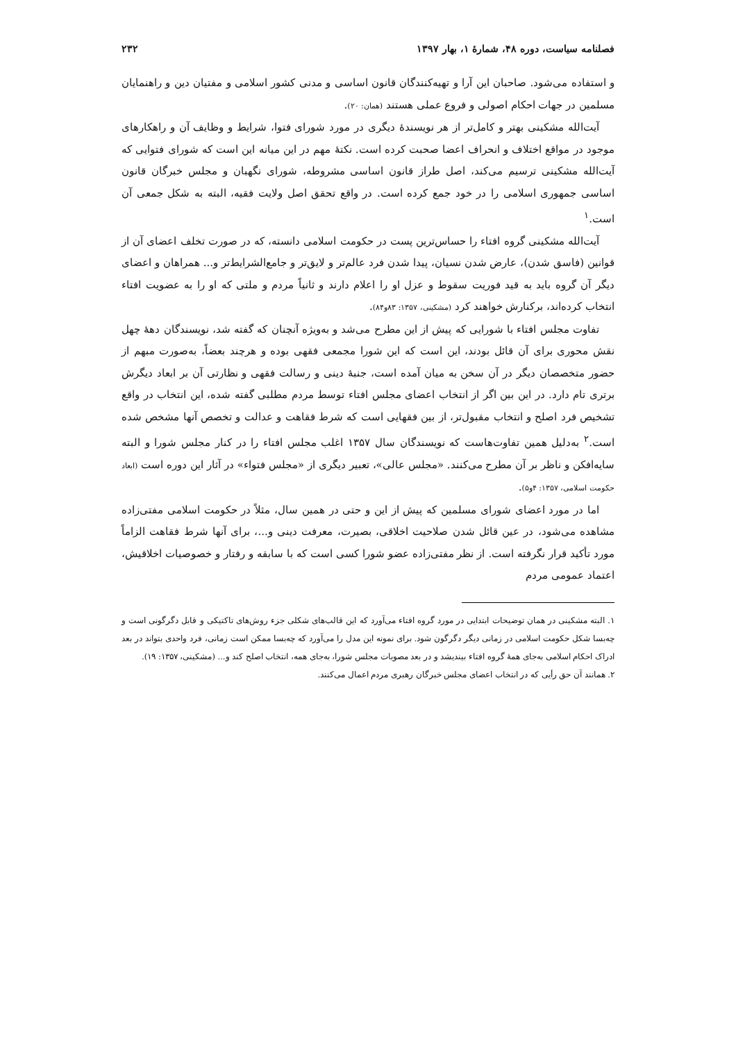فصلنامه سیاست، دوره ۴۸، شمارهٔ ۱، بهار ۱۳۹۷ ۲۳۲
و استفاده می‌شود. صاحبان این آرا و تهیه‌کنندگان قانون اساسی و مدنی کشور اسلامی و مفتیان دین و راهنمایان مسلمین در جهات احکام اصولی و فروع عملی هستند (همان: ۲۰).
آیت‌الله مشکینی بهتر و کامل‌تر از هر نویسندهٔ دیگری در مورد شورای فتوا، شرایط و وظایف آن و راهکارهای موجود در مواقع اختلاف و انحراف اعضا صحبت کرده است. نکتهٔ مهم در این میانه این است که شورای فتوایی که آیت‌الله مشکینی ترسیم می‌کند، اصل طراز قانون اساسی مشروطه، شورای نگهبان و مجلس خبرگان قانون اساسی جمهوری اسلامی را در خود جمع کرده است. در واقع تحقق اصل ولایت فقیه، البته به شکل جمعی آن است.<sup>۱</sup>
آیت‌الله مشکینی گروه افتاء را حساس‌ترین پست در حکومت اسلامی دانسته، که در صورت تخلف اعضای آن از قوانین (فاسق شدن)، عارض شدن نسیان، پیدا شدن فرد عالم‌تر و لایق‌تر و جامع‌الشرایط‌تر و... همراهان و اعضای دیگر آن گروه باید به قید فوریت سقوط و عزل او را اعلام دارند و ثانیاً مردم و ملتی که او را به عضویت افتاء انتخاب کرده‌اند، برکنارش خواهند کرد (مشکینی، ۱۳۵۷: ۸۳و۸۴).
تفاوت مجلس افتاء با شورایی که پیش از این مطرح می‌شد و به‌ویژه آنچنان که گفته شد، نویسندگان دههٔ چهل نقش محوری برای آن قائل بودند، این است که این شورا مجمعی فقهی بوده و هرچند بعضاً، به‌صورت مبهم از حضور متخصصان دیگر در آن سخن به میان آمده است، جنبهٔ دینی و رسالت فقهی و نظارتی آن بر ابعاد دیگرش برتری تام دارد. در این بین اگر از انتخاب اعضای مجلس افتاء توسط مردم مطلبی گفته شده، این انتخاب در واقع تشخیص فرد اصلح و انتخاب مقبول‌تر، از بین فقهایی است که شرط فقاهت و عدالت و تخصص آنها مشخص شده است.<sup>۲</sup> به‌دلیل همین تفاوت‌هاست که نویسندگان سال ۱۳۵۷ اغلب مجلس افتاء را در کنار مجلس شورا و البته سایه‌افکن و ناظر بر آن مطرح می‌کنند. «مجلس عالی»، تعبیر دیگری از «مجلس فتواء» در آثار این دوره است (ابعاد حکومت اسلامی، ۱۳۵۷: ۴و۵).
اما در مورد اعضای شورای مسلمین که پیش از این و حتی در همین سال، مثلاً در حکومت اسلامی مفتی‌زاده مشاهده می‌شود، در عین قائل شدن صلاحیت اخلاقی، بصیرت، معرفت دینی و...، برای آنها شرط فقاهت الزاماً مورد تأکید قرار نگرفته است. از نظر مفتی‌زاده عضو شورا کسی است که با سابقه و رفتار و خصوصیات اخلاقیش، اعتماد عمومی مردم
۱. البته مشکینی در همان توضیحات ابتدایی در مورد گروه افتاء می‌آورد که این قالب‌های شکلی جزء روش‌های تاکتیکی و قابل دگرگونی است و چه‌بسا شکل حکومت اسلامی در زمانی دیگر دگرگون شود. برای نمونه این مدل را می‌آورد که چه‌بسا ممکن است زمانی، فرد واحدی بتواند در بعد ادراک احکام اسلامی به‌جای همهٔ گروه افتاء بیندیشد و در بعد مصوبات مجلس شورا، به‌جای همه، انتخاب اصلح کند و... (مشکینی، ۱۳۵۷: ۱۹).
۲. همانند آن حق رأیی که در انتخاب اعضای مجلس خبرگان رهبری مردم اعمال می‌کنند.